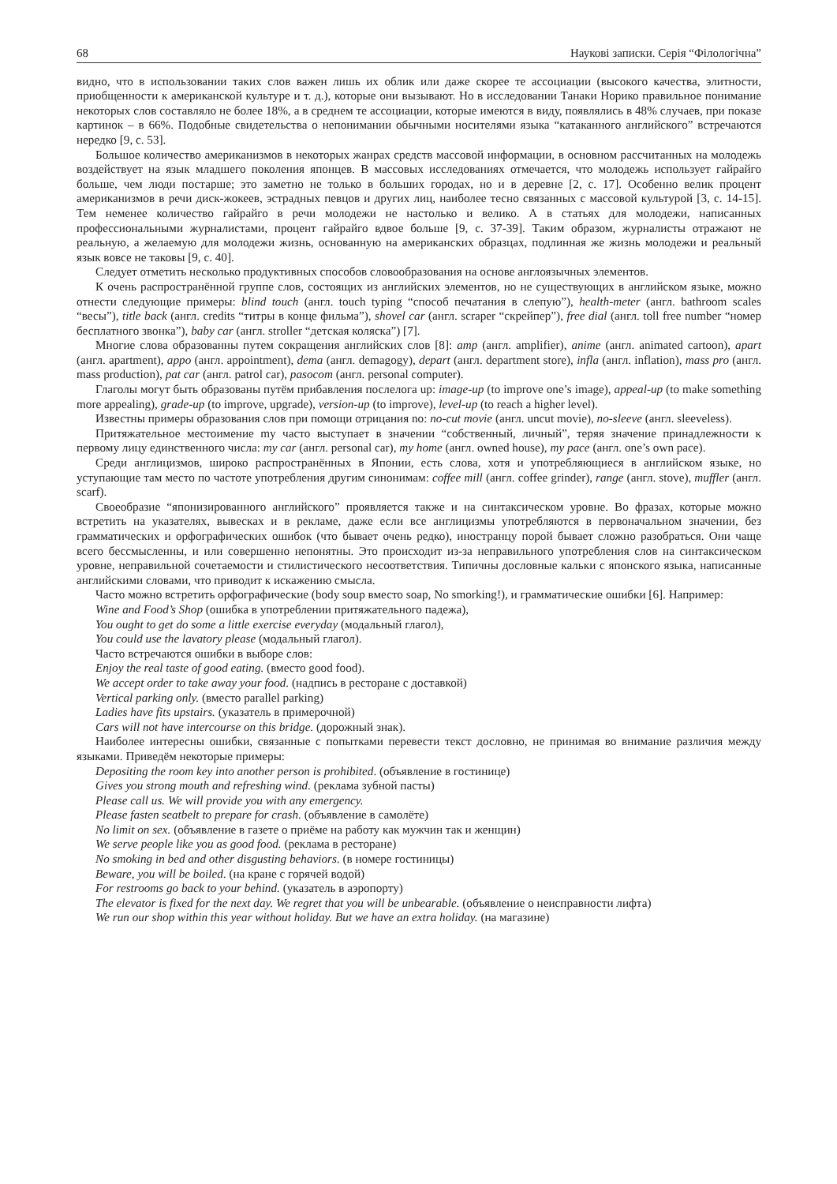68 Наукові записки. Серія “Філологічна”
видно, что в использовании таких слов важен лишь их облик или даже скорее те ассоциации (высокого качества, элитности, приобщенности к американской культуре и т. д.), которые они вызывают. Но в исследовании Танаки Норико правильное понимание некоторых слов составляло не более 18%, а в среднем те ассоциации, которые имеются в виду, появлялись в 48% случаев, при показе картинок – в 66%. Подобные свидетельства о непонимании обычными носителями языка “катаканного английского” встречаются нередко [9, с. 53].
Большое количество американизмов в некоторых жанрах средств массовой информации, в основном рассчитанных на молодежь воздействует на язык младшего поколения японцев. В массовых исследованиях отмечается, что молодежь использует гайрайго больше, чем люди постарше; это заметно не только в больших городах, но и в деревне [2, с. 17]. Особенно велик процент американизмов в речи диск-жокеев, эстрадных певцов и других лиц, наиболее тесно связанных с массовой культурой [3, с. 14-15]. Тем неменее количество гайрайго в речи молодежи не настолько и велико. А в статьях для молодежи, написанных профессиональными журналистами, процент гайрайго вдвое больше [9, с. 37-39]. Таким образом, журналисты отражают не реальную, а желаемую для молодежи жизнь, основанную на американских образцах, подлинная же жизнь молодежи и реальный язык вовсе не таковы [9, с. 40].
Следует отметить несколько продуктивных способов словообразования на основе англоязычных элементов.
К очень распространённой группе слов, состоящих из английских элементов, но не существующих в английском языке, можно отнести следующие примеры: blind touch (англ. touch typing “способ печатания в слепую”), health-meter (англ. bathroom scales “весы”), title back (англ. credits “титры в конце фильма”), shovel car (англ. scraper “скрейпер”), free dial (англ. toll free number “номер бесплатного звонка”), baby car (англ. stroller “детская коляска”) [7].
Многие слова образованны путем сокращения английских слов [8]: amp (англ. amplifier), anime (англ. animated cartoon), apart (англ. apartment), appo (англ. appointment), dema (англ. demagogy), depart (англ. department store), infla (англ. inflation), mass pro (англ. mass production), pat car (англ. patrol car), pasocom (англ. personal computer).
Глаголы могут быть образованы путём прибавления послелога up: image-up (to improve one’s image), appeal-up (to make something more appealing), grade-up (to improve, upgrade), version-up (to improve), level-up (to reach a higher level).
Известны примеры образования слов при помощи отрицания no: no-cut movie (англ. uncut movie), no-sleeve (англ. sleeveless).
Притяжательное местоимение my часто выступает в значении “собственный, личный”, теряя значение принадлежности к первому лицу единственного числа: my car (англ. personal car), my home (англ. owned house), my pace (англ. one’s own pace).
Среди англицизмов, широко распространённых в Японии, есть слова, хотя и употребляющиеся в английском языке, но уступающие там место по частоте употребления другим синонимам: coffee mill (англ. coffee grinder), range (англ. stove), muffler (англ. scarf).
Своеобразие “японизированного английского” проявляется также и на синтаксическом уровне. Во фразах, которые можно встретить на указателях, вывесках и в рекламе, даже если все англицизмы употребляются в первоначальном значении, без грамматических и орфографических ошибок (что бывает очень редко), иностранцу порой бывает сложно разобраться. Они чаще всего бессмысленны, и или совершенно непонятны. Это происходит из-за неправильного употребления слов на синтаксическом уровне, неправильной сочетаемости и стилистического несоответствия. Типичны дословные кальки с японского языка, написанные английскими словами, что приводит к искажению смысла.
Часто можно встретить орфографические (body soup вместо soap, No smorking!), и грамматические ошибки [6]. Например:
Wine and Food’s Shop (ошибка в употреблении притяжательного падежа),
You ought to get do some a little exercise everyday (модальный глагол),
You could use the lavatory please (модальный глагол).
Часто встречаются ошибки в выборе слов:
Enjoy the real taste of good eating. (вместо good food).
We accept order to take away your food. (надпись в ресторане с доставкой)
Vertical parking only. (вместо parallel parking)
Ladies have fits upstairs. (указатель в примерочной)
Cars will not have intercourse on this bridge. (дорожный знак).
Наиболее интересны ошибки, связанные с попытками перевести текст дословно, не принимая во внимание различия между языками. Приведём некоторые примеры:
Depositing the room key into another person is prohibited. (объявление в гостинице)
Gives you strong mouth and refreshing wind. (реклама зубной пасты)
Please call us. We will provide you with any emergency.
Please fasten seatbelt to prepare for crash. (объявление в самолёте)
No limit on sex. (объявление в газете о приёме на работу как мужчин так и женщин)
We serve people like you as good food. (реклама в ресторане)
No smoking in bed and other disgusting behaviors. (в номере гостиницы)
Beware, you will be boiled. (на кране с горячей водой)
For restrooms go back to your behind. (указатель в аэропорту)
The elevator is fixed for the next day. We regret that you will be unbearable. (объявление о неисправности лифта)
We run our shop within this year without holiday. But we have an extra holiday. (на магазине)